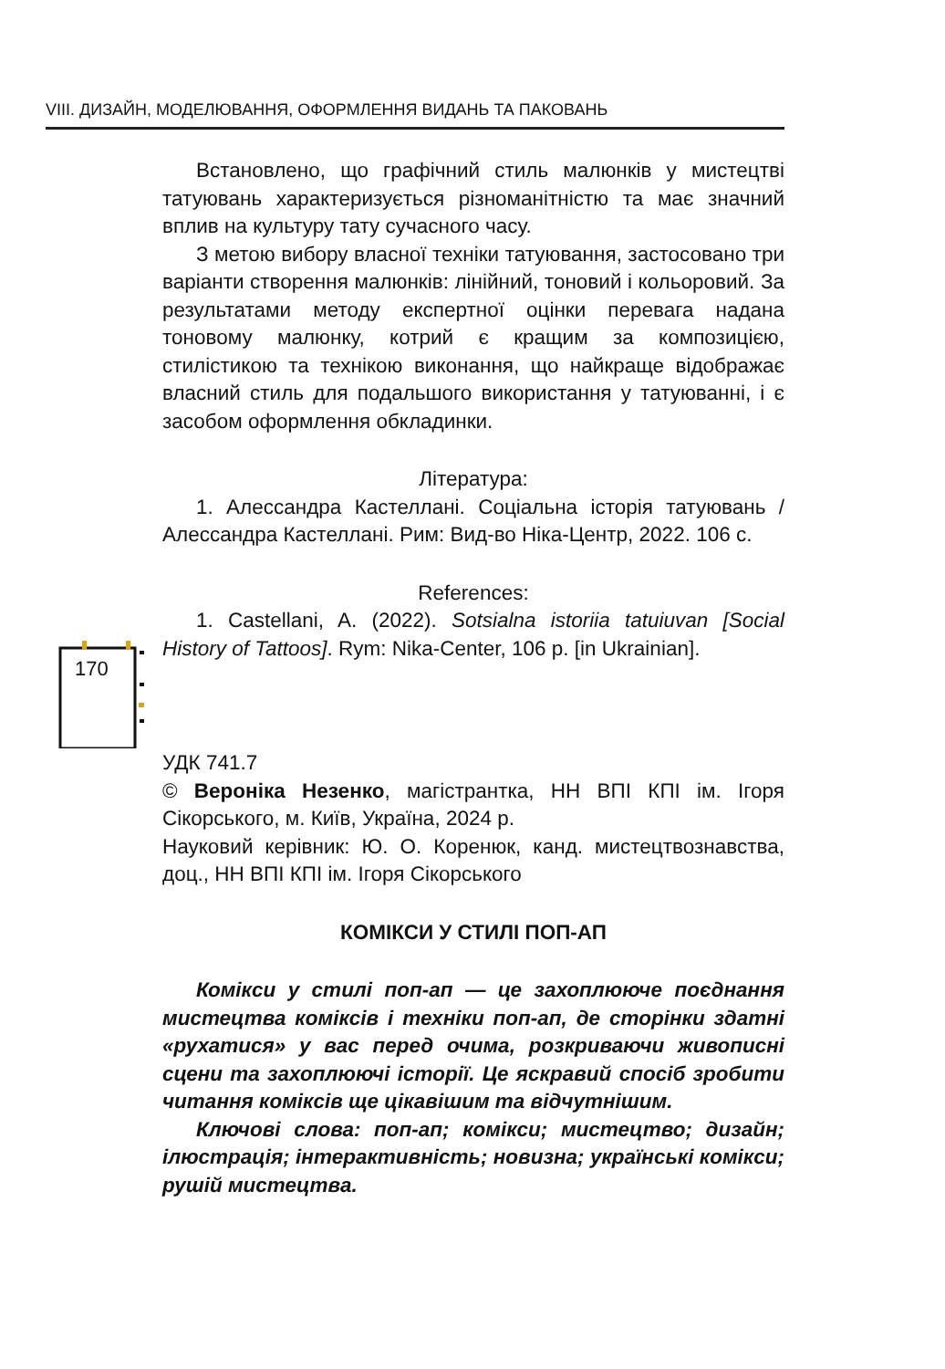VIII. ДИЗАЙН, МОДЕЛЮВАННЯ, ОФОРМЛЕННЯ ВИДАНЬ ТА ПАКОВАНЬ
170
Встановлено, що графічний стиль малюнків у мистецтві татуювань характеризується різноманітністю та має значний вплив на культуру тату сучасного часу.
З метою вибору власної техніки татуювання, застосовано три варіанти створення малюнків: лінійний, тоновий і кольоровий. За результатами методу експертної оцінки перевага надана тоновому малюнку, котрий є кращим за композицією, стилістикою та технікою виконання, що найкраще відображає власний стиль для подальшого використання у татуюванні, і є засобом оформлення обкладинки.
Література:
1. Алессандра Кастеллані. Соціальна історія татуювань / Алессандра Кастеллані. Рим: Вид-во Ніка-Центр, 2022. 106 с.
References:
1. Castellani, A. (2022). Sotsialna istoriia tatuiuvan [Social History of Tattoos]. Rym: Nika-Center, 106 p. [in Ukrainian].
УДК 741.7
© Вероніка Незенко, магістрантка, НН ВПІ КПІ ім. Ігоря Сікорського, м. Київ, Україна, 2024 р.
Науковий керівник: Ю. О. Коренюк, канд. мистецтвознавства, доц., НН ВПІ КПІ ім. Ігоря Сікорського
КОМІКСИ У СТИЛІ ПОП-АП
Комікси у стилі поп-ап — це захоплююче поєднання мистецтва коміксів і техніки поп-ап, де сторінки здатні «рухатися» у вас перед очима, розкриваючи живописні сцени та захоплюючі історії. Це яскравий спосіб зробити читання коміксів ще цікавішим та відчутнішим.
Ключові слова: поп-ап; комікси; мистецтво; дизайн; ілюстрація; інтерактивність; новизна; українські комікси; рушій мистецтва.